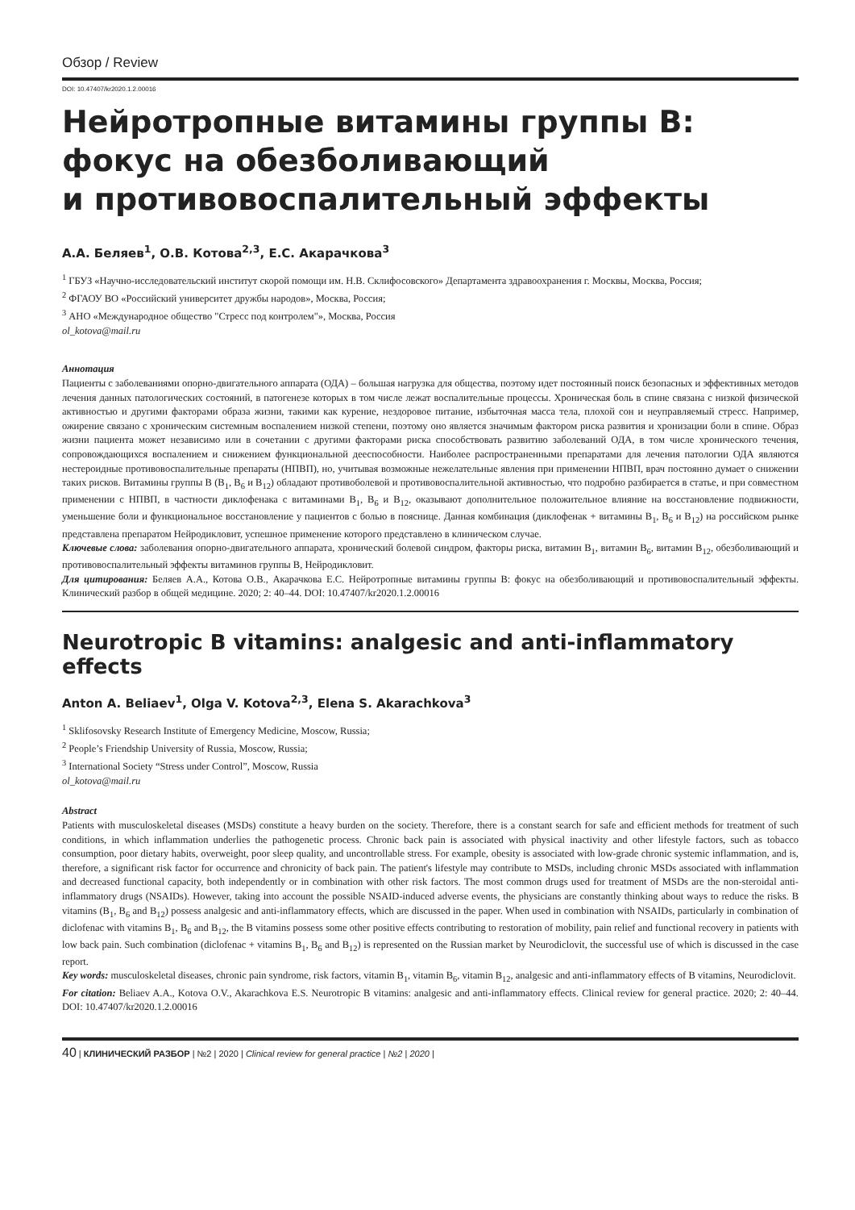Обзор / Review
DOI: 10.47407/kr2020.1.2.00016
Нейротропные витамины группы В:
фокус на обезболивающий
и противовоспалительный эффекты
А.А. Беляев<sup>1</sup>, О.В. Котова<sup>2,3</sup>, Е.С. Акарачкова<sup>3</sup>
<sup>1</sup> ГБУЗ «Научно-исследовательский институт скорой помощи им. Н.В. Склифосовского» Департамента здравоохранения г. Москвы, Москва, Россия;
<sup>2</sup> ФГАОУ ВО «Российский университет дружбы народов», Москва, Россия;
<sup>3</sup> АНО «Международное общество "Стресс под контролем"», Москва, Россия
ol_kotova@mail.ru
Аннотация
Пациенты с заболеваниями опорно-двигательного аппарата (ОДА) – большая нагрузка для общества, поэтому идет постоянный поиск безопасных и эффективных методов лечения данных патологических состояний, в патогенезе которых в том числе лежат воспалительные процессы. Хроническая боль в спине связана с низкой физической активностью и другими факторами образа жизни, такими как курение, нездоровое питание, избыточная масса тела, плохой сон и неуправляемый стресс. Например, ожирение связано с хроническим системным воспалением низкой степени, поэтому оно является значимым фактором риска развития и хронизации боли в спине. Образ жизни пациента может независимо или в сочетании с другими факторами риска способствовать развитию заболеваний ОДА, в том числе хронического течения, сопровождающихся воспалением и снижением функциональной дееспособности. Наиболее распространенными препаратами для лечения патологии ОДА являются нестероидные противовоспалительные препараты (НПВП), но, учитывая возможные нежелательные явления при применении НПВП, врач постоянно думает о снижении таких рисков. Витамины группы В (В<sub>1</sub>, В<sub>6</sub> и В<sub>12</sub>) обладают противоболевой и противовоспалительной активностью, что подробно разбирается в статье, и при совместном применении с НПВП, в частности диклофенака с витаминами В<sub>1</sub>, В<sub>6</sub> и В<sub>12</sub>, оказывают дополнительное положительное влияние на восстановление подвижности, уменьшение боли и функциональное восстановление у пациентов с болью в пояснице. Данная комбинация (диклофенак + витамины В<sub>1</sub>, В<sub>6</sub> и В<sub>12</sub>) на российском рынке представлена препаратом Нейродикловит, успешное применение которого представлено в клиническом случае.
Ключевые слова: заболевания опорно-двигательного аппарата, хронический болевой синдром, факторы риска, витамин В<sub>1</sub>, витамин В<sub>6</sub>, витамин В<sub>12</sub>, обезболивающий и противовоспалительный эффекты витаминов группы В, Нейродикловит.
Для цитирования: Беляев А.А., Котова О.В., Акарачкова Е.С. Нейротропные витамины группы В: фокус на обезболивающий и противовоспалительный эффекты. Клинический разбор в общей медицине. 2020; 2: 40–44. DOI: 10.47407/kr2020.1.2.00016
Neurotropic B vitamins: analgesic and anti-inflammatory effects
Anton A. Beliaev<sup>1</sup>, Olga V. Kotova<sup>2,3</sup>, Elena S. Akarachkova<sup>3</sup>
<sup>1</sup> Sklifosovsky Research Institute of Emergency Medicine, Moscow, Russia;
<sup>2</sup> People’s Friendship University of Russia, Moscow, Russia;
<sup>3</sup> International Society “Stress under Control”, Moscow, Russia
ol_kotova@mail.ru
Abstract
Patients with musculoskeletal diseases (MSDs) constitute a heavy burden on the society. Therefore, there is a constant search for safe and efficient methods for treatment of such conditions, in which inflammation underlies the pathogenetic process. Chronic back pain is associated with physical inactivity and other lifestyle factors, such as tobacco consumption, poor dietary habits, overweight, poor sleep quality, and uncontrollable stress. For example, obesity is associated with low-grade chronic systemic inflammation, and is, therefore, a significant risk factor for occurrence and chronicity of back pain. The patient's lifestyle may contribute to MSDs, including chronic MSDs associated with inflammation and decreased functional capacity, both independently or in combination with other risk factors. The most common drugs used for treatment of MSDs are the non-steroidal anti-inflammatory drugs (NSAIDs). However, taking into account the possible NSAID-induced adverse events, the physicians are constantly thinking about ways to reduce the risks. B vitamins (B<sub>1</sub>, B<sub>6</sub> and B<sub>12</sub>) possess analgesic and anti-inflammatory effects, which are discussed in the paper. When used in combination with NSAIDs, particularly in combination of diclofenac with vitamins B<sub>1</sub>, B<sub>6</sub> and B<sub>12</sub>, the B vitamins possess some other positive effects contributing to restoration of mobility, pain relief and functional recovery in patients with low back pain. Such combination (diclofenac + vitamins B<sub>1</sub>, B<sub>6</sub> and B<sub>12</sub>) is represented on the Russian market by Neurodiclovit, the successful use of which is discussed in the case report.
Key words: musculoskeletal diseases, chronic pain syndrome, risk factors, vitamin B<sub>1</sub>, vitamin B<sub>6</sub>, vitamin B<sub>12</sub>, analgesic and anti-inflammatory effects of B vitamins, Neurodiclovit.
For citation: Beliaev A.A., Kotova O.V., Akarachkova E.S. Neurotropic B vitamins: analgesic and anti-inflammatory effects. Clinical review for general practice. 2020; 2: 40–44. DOI: 10.47407/kr2020.1.2.00016
40 | КЛИНИЧЕСКИЙ РАЗБОР | №2 | 2020 | Clinical review for general practice | №2 | 2020 |